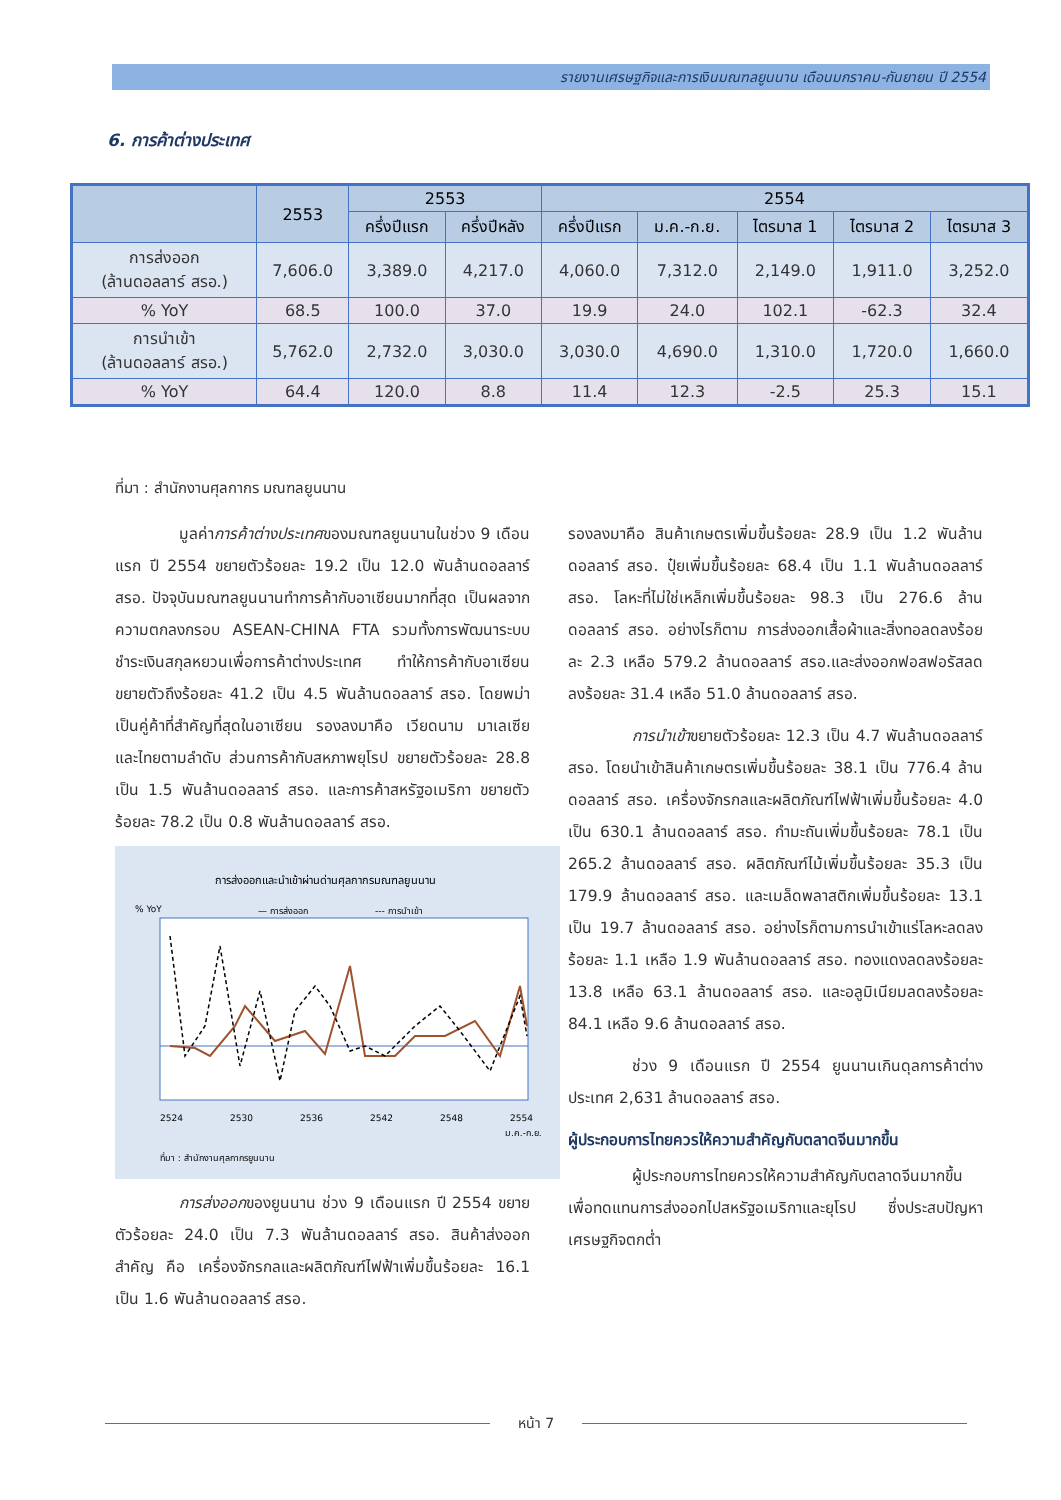รายงานเศรษฐกิจและการเงินมณฑลยูนนาน เดือนมกราคม-กันยายน ปี 2554
6. การค้าต่างประเทศ
| | 2553 | 2553 | | 2554 | | | | |
| --- | --- | --- | --- | --- | --- | --- | --- | --- |
| | | ครึ่งปีแรก | ครึ่งปีหลัง | ครึ่งปีแรก | ม.ค.-ก.ย. | ไตรมาส 1 | ไตรมาส 2 | ไตรมาส 3 |
| การส่งออก (ล้านดอลลาร์ สรอ.) | 7,606.0 | 3,389.0 | 4,217.0 | 4,060.0 | 7,312.0 | 2,149.0 | 1,911.0 | 3,252.0 |
| % YoY | 68.5 | 100.0 | 37.0 | 19.9 | 24.0 | 102.1 | -62.3 | 32.4 |
| การนำเข้า (ล้านดอลลาร์ สรอ.) | 5,762.0 | 2,732.0 | 3,030.0 | 3,030.0 | 4,690.0 | 1,310.0 | 1,720.0 | 1,660.0 |
| % YoY | 64.4 | 120.0 | 8.8 | 11.4 | 12.3 | -2.5 | 25.3 | 15.1 |
ที่มา : สำนักงานศุลกากร มณฑลยูนนาน
มูลค่าการค้าต่างประเทศของมณฑลยูนนานในช่วง 9 เดือนแรก ปี 2554 ขยายตัวร้อยละ 19.2 เป็น 12.0 พันล้านดอลลาร์ สรอ. ปัจจุบันมณฑลยูนนานทำการค้ากับอาเซียนมากที่สุด เป็นผลจากความตกลงกรอบ ASEAN-CHINA FTA รวมทั้งการพัฒนาระบบชำระเงินสกุลหยวนเพื่อการค้าต่างประเทศ ทำให้การค้ากับอาเซียนขยายตัวถึงร้อยละ 41.2 เป็น 4.5 พันล้านดอลลาร์ สรอ. โดยพม่าเป็นคู่ค้าที่สำคัญที่สุดในอาเซียน รองลงมาคือ เวียดนาม มาเลเซีย และไทยตามลำดับ ส่วนการค้ากับสหภาพยุโรป ขยายตัวร้อยละ 28.8 เป็น 1.5 พันล้านดอลลาร์ สรอ. และการค้าสหรัฐอเมริกา ขยายตัวร้อยละ 78.2 เป็น 0.8 พันล้านดอลลาร์ สรอ.
การส่งออกและนำเข้าผ่านด่านศุลกากรมณฑลยูนนาน
% YoY
— การส่งออก
--- การนำเข้า
2524
2530
2536
2542
2548
2554
ม.ค.-ก.ย.
ที่มา : สำนักงานศุลกากรยูนนาน
การส่งออกของยูนนาน ช่วง 9 เดือนแรก ปี 2554 ขยายตัวร้อยละ 24.0 เป็น 7.3 พันล้านดอลลาร์ สรอ. สินค้าส่งออกสำคัญ คือ เครื่องจักรกลและผลิตภัณฑ์ไฟฟ้าเพิ่มขึ้นร้อยละ 16.1 เป็น 1.6 พันล้านดอลลาร์ สรอ.
รองลงมาคือ สินค้าเกษตรเพิ่มขึ้นร้อยละ 28.9 เป็น 1.2 พันล้านดอลลาร์ สรอ. ปุ๋ยเพิ่มขึ้นร้อยละ 68.4 เป็น 1.1 พันล้านดอลลาร์ สรอ. โลหะที่ไม่ใช่เหล็กเพิ่มขึ้นร้อยละ 98.3 เป็น 276.6 ล้านดอลลาร์ สรอ. อย่างไรก็ตาม การส่งออกเสื้อผ้าและสิ่งทอลดลงร้อยละ 2.3 เหลือ 579.2 ล้านดอลลาร์ สรอ.และส่งออกฟอสฟอรัสลดลงร้อยละ 31.4 เหลือ 51.0 ล้านดอลลาร์ สรอ.
การนำเข้าขยายตัวร้อยละ 12.3 เป็น 4.7 พันล้านดอลลาร์ สรอ. โดยนำเข้าสินค้าเกษตรเพิ่มขึ้นร้อยละ 38.1 เป็น 776.4 ล้านดอลลาร์ สรอ. เครื่องจักรกลและผลิตภัณฑ์ไฟฟ้าเพิ่มขึ้นร้อยละ 4.0 เป็น 630.1 ล้านดอลลาร์ สรอ. กำมะถันเพิ่มขึ้นร้อยละ 78.1 เป็น 265.2 ล้านดอลลาร์ สรอ. ผลิตภัณฑ์ไม้เพิ่มขึ้นร้อยละ 35.3 เป็น 179.9 ล้านดอลลาร์ สรอ. และเมล็ดพลาสติกเพิ่มขึ้นร้อยละ 13.1 เป็น 19.7 ล้านดอลลาร์ สรอ. อย่างไรก็ตามการนำเข้าแร่โลหะลดลงร้อยละ 1.1 เหลือ 1.9 พันล้านดอลลาร์ สรอ. ทองแดงลดลงร้อยละ 13.8 เหลือ 63.1 ล้านดอลลาร์ สรอ. และอลูมิเนียมลดลงร้อยละ 84.1 เหลือ 9.6 ล้านดอลลาร์ สรอ.
ช่วง 9 เดือนแรก ปี 2554 ยูนนานเกินดุลการค้าต่างประเทศ 2,631 ล้านดอลลาร์ สรอ.
ผู้ประกอบการไทยควรให้ความสำคัญกับตลาดจีนมากขึ้น
ผู้ประกอบการไทยควรให้ความสำคัญกับตลาดจีนมากขึ้นเพื่อทดแทนการส่งออกไปสหรัฐอเมริกาและยุโรป ซึ่งประสบปัญหาเศรษฐกิจตกต่ำ
หน้า 7